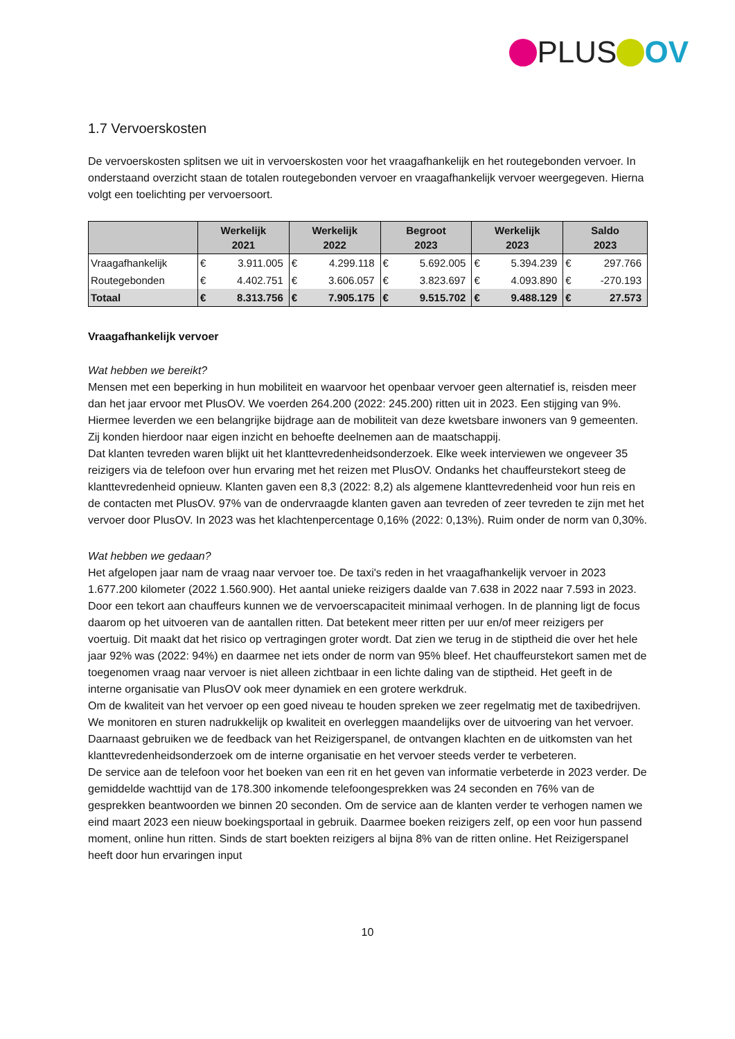PLUS OV
1.7 Vervoerskosten
De vervoerskosten splitsen we uit in vervoerskosten voor het vraagafhankelijk en het routegebonden vervoer. In onderstaand overzicht staan de totalen routegebonden vervoer en vraagafhankelijk vervoer weergegeven. Hierna volgt een toelichting per vervoersoort.
| | Werkelijk 2021 | | Werkelijk 2022 | | Begroot 2023 | | Werkelijk 2023 | | Saldo 2023 | |
| --- | --- | --- | --- | --- | --- | --- | --- | --- | --- | --- |
| Vraagafhankelijk | € | 3.911.005 | € | 4.299.118 | € | 5.692.005 | € | 5.394.239 | € | 297.766 |
| Routegebonden | € | 4.402.751 | € | 3.606.057 | € | 3.823.697 | € | 4.093.890 | € | -270.193 |
| Totaal | € | 8.313.756 | € | 7.905.175 | € | 9.515.702 | € | 9.488.129 | € | 27.573 |
Vraagafhankelijk vervoer
Wat hebben we bereikt?
Mensen met een beperking in hun mobiliteit en waarvoor het openbaar vervoer geen alternatief is, reisden meer dan het jaar ervoor met PlusOV. We voerden 264.200 (2022: 245.200) ritten uit in 2023. Een stijging van 9%. Hiermee leverden we een belangrijke bijdrage aan de mobiliteit van deze kwetsbare inwoners van 9 gemeenten. Zij konden hierdoor naar eigen inzicht en behoefte deelnemen aan de maatschappij.
Dat klanten tevreden waren blijkt uit het klanttevredenheidsonderzoek. Elke week interviewen we ongeveer 35 reizigers via de telefoon over hun ervaring met het reizen met PlusOV. Ondanks het chauffeurstekort steeg de klanttevredenheid opnieuw. Klanten gaven een 8,3 (2022: 8,2) als algemene klanttevredenheid voor hun reis en de contacten met PlusOV. 97% van de ondervraagde klanten gaven aan tevreden of zeer tevreden te zijn met het vervoer door PlusOV. In 2023 was het klachtenpercentage 0,16% (2022: 0,13%). Ruim onder de norm van 0,30%.
Wat hebben we gedaan?
Het afgelopen jaar nam de vraag naar vervoer toe. De taxi's reden in het vraagafhankelijk vervoer in 2023 1.677.200 kilometer (2022 1.560.900). Het aantal unieke reizigers daalde van 7.638 in 2022 naar 7.593 in 2023.
Door een tekort aan chauffeurs kunnen we de vervoerscapaciteit minimaal verhogen. In de planning ligt de focus daarom op het uitvoeren van de aantallen ritten. Dat betekent meer ritten per uur en/of meer reizigers per voertuig. Dit maakt dat het risico op vertragingen groter wordt. Dat zien we terug in de stiptheid die over het hele jaar 92% was (2022: 94%) en daarmee net iets onder de norm van 95% bleef. Het chauffeurstekort samen met de toegenomen vraag naar vervoer is niet alleen zichtbaar in een lichte daling van de stiptheid. Het geeft in de interne organisatie van PlusOV ook meer dynamiek en een grotere werkdruk.
Om de kwaliteit van het vervoer op een goed niveau te houden spreken we zeer regelmatig met de taxibedrijven. We monitoren en sturen nadrukkelijk op kwaliteit en overleggen maandelijks over de uitvoering van het vervoer. Daarnaast gebruiken we de feedback van het Reizigerspanel, de ontvangen klachten en de uitkomsten van het klanttevredenheidsonderzoek om de interne organisatie en het vervoer steeds verder te verbeteren.
De service aan de telefoon voor het boeken van een rit en het geven van informatie verbeterde in 2023 verder. De gemiddelde wachttijd van de 178.300 inkomende telefoongesprekken was 24 seconden en 76% van de gesprekken beantwoorden we binnen 20 seconden. Om de service aan de klanten verder te verhogen namen we eind maart 2023 een nieuw boekingsportaal in gebruik. Daarmee boeken reizigers zelf, op een voor hun passend moment, online hun ritten. Sinds de start boekten reizigers al bijna 8% van de ritten online. Het Reizigerspanel heeft door hun ervaringen input
10